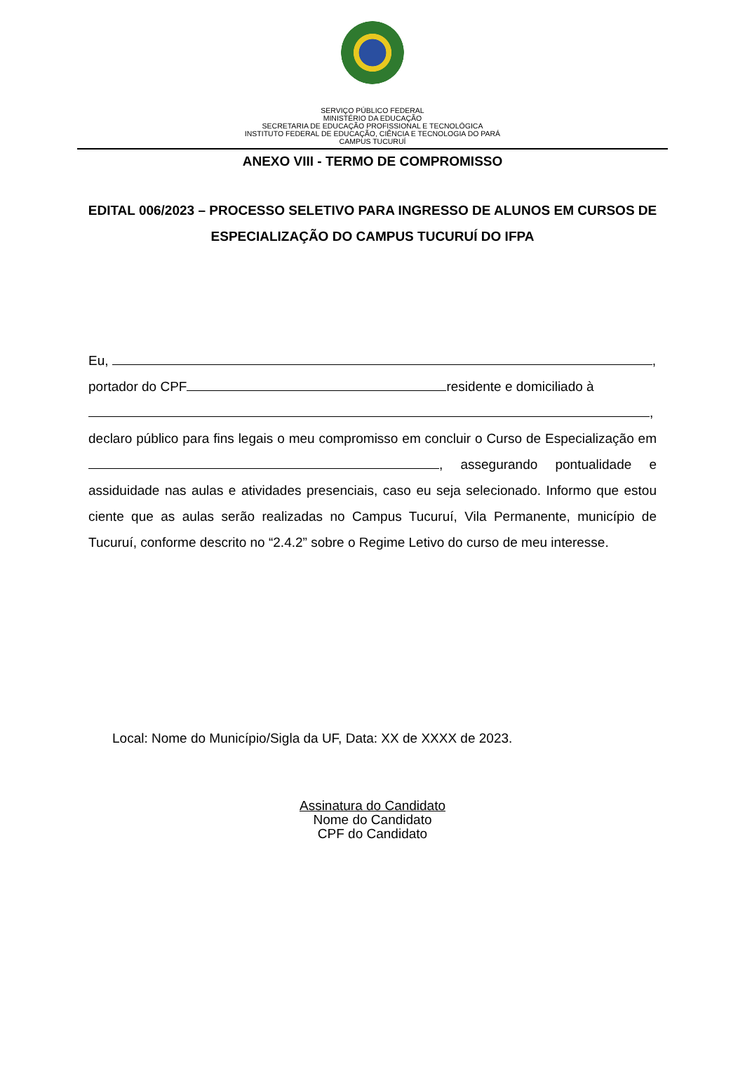SERVIÇO PÚBLICO FEDERAL
MINISTÉRIO DA EDUCAÇÃO
SECRETARIA DE EDUCAÇÃO PROFISSIONAL E TECNOLÓGICA
INSTITUTO FEDERAL DE EDUCAÇÃO, CIÊNCIA E TECNOLOGIA DO PARÁ
CAMPUS TUCURUÍ
ANEXO VIII - TERMO DE COMPROMISSO
EDITAL 006/2023 – PROCESSO SELETIVO PARA INGRESSO DE ALUNOS EM CURSOS DE ESPECIALIZAÇÃO DO CAMPUS TUCURUÍ DO IFPA
Eu, ,
portador do CPF residente e domiciliado à
,
declaro público para fins legais o meu compromisso em concluir o Curso de Especialização em , assegurando pontualidade e assiduidade nas aulas e atividades presenciais, caso eu seja selecionado. Informo que estou ciente que as aulas serão realizadas no Campus Tucuruí, Vila Permanente, município de Tucuruí, conforme descrito no “2.4.2” sobre o Regime Letivo do curso de meu interesse.
Local: Nome do Município/Sigla da UF, Data: XX de XXXX de 2023.
Assinatura do Candidato
Nome do Candidato
CPF do Candidato